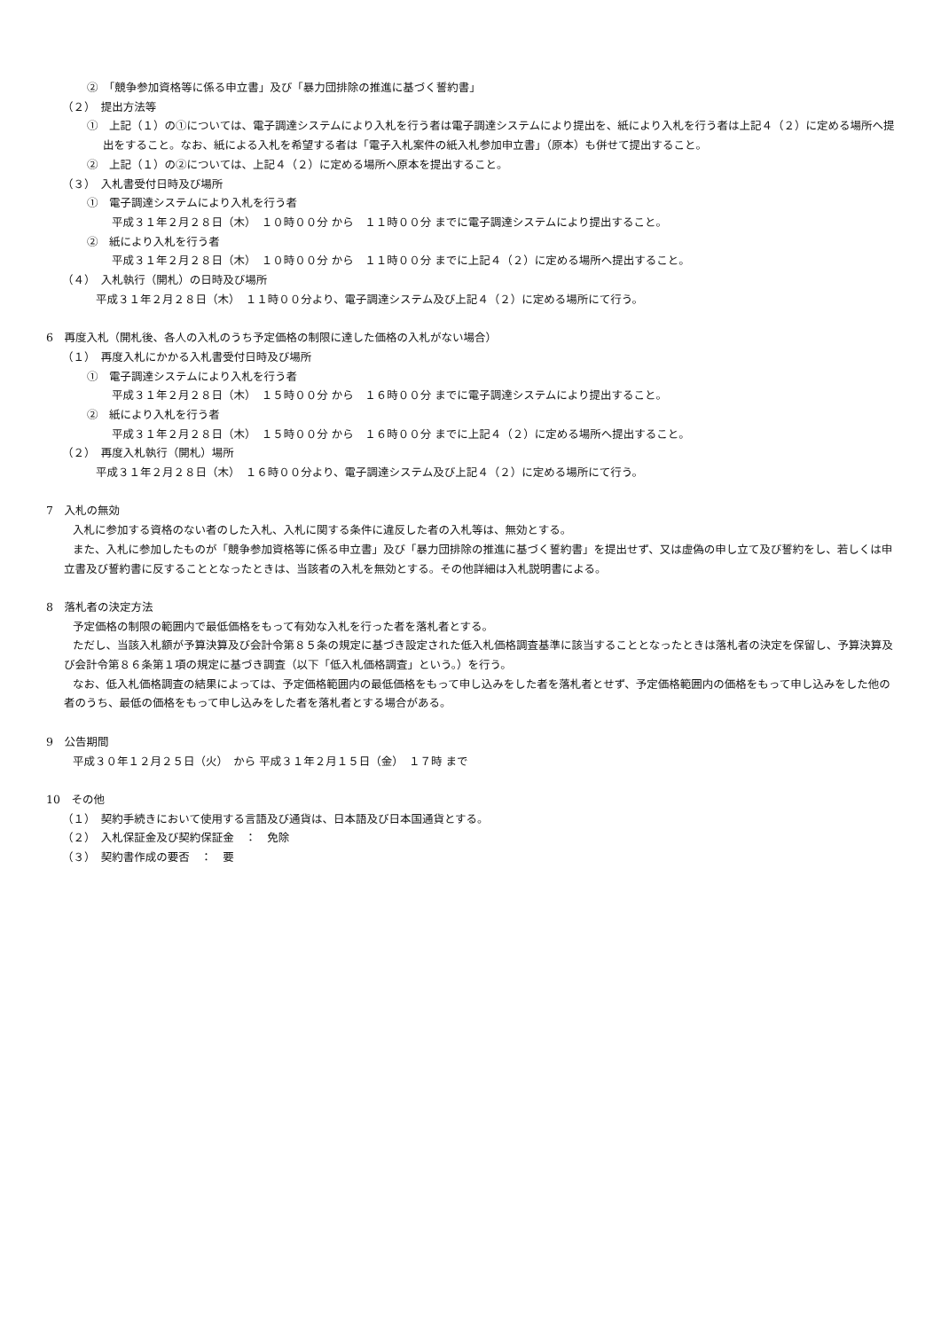②　「競争参加資格等に係る申立書」及び「暴力団排除の推進に基づく誓約書」
（２）　提出方法等
①　上記（１）の①については、電子調達システムにより入札を行う者は電子調達システムにより提出を、紙により入札を行う者は上記４（２）に定める場所へ提出をすること。なお、紙による入札を希望する者は「電子入札案件の紙入札参加申立書」（原本）も併せて提出すること。
②　上記（１）の②については、上記４（２）に定める場所へ原本を提出すること。
（３）　入札書受付日時及び場所
①　電子調達システムにより入札を行う者
平成３１年２月２８日（木）　１０時００分 から　１１時００分 までに電子調達システムにより提出すること。
②　紙により入札を行う者
平成３１年２月２８日（木）　１０時００分 から　１１時００分 までに上記４（２）に定める場所へ提出すること。
（４）　入札執行（開札）の日時及び場所
平成３１年２月２８日（木）　１１時００分より、電子調達システム及び上記４（２）に定める場所にて行う。
6　再度入札（開札後、各人の入札のうち予定価格の制限に達した価格の入札がない場合）
（１）　再度入札にかかる入札書受付日時及び場所
①　電子調達システムにより入札を行う者
平成３１年２月２８日（木）　１５時００分 から　１６時００分 までに電子調達システムにより提出すること。
②　紙により入札を行う者
平成３１年２月２８日（木）　１５時００分 から　１６時００分 までに上記４（２）に定める場所へ提出すること。
（２）　再度入札執行（開札）場所
平成３１年２月２８日（木）　１６時００分より、電子調達システム及び上記４（２）に定める場所にて行う。
7　入札の無効
入札に参加する資格のない者のした入札、入札に関する条件に違反した者の入札等は、無効とする。
また、入札に参加したものが「競争参加資格等に係る申立書」及び「暴力団排除の推進に基づく誓約書」を提出せず、又は虚偽の申し立て及び誓約をし、若しくは申立書及び誓約書に反することとなったときは、当該者の入札を無効とする。その他詳細は入札説明書による。
8　落札者の決定方法
予定価格の制限の範囲内で最低価格をもって有効な入札を行った者を落札者とする。
ただし、当該入札額が予算決算及び会計令第８５条の規定に基づき設定された低入札価格調査基準に該当することとなったときは落札者の決定を保留し、予算決算及び会計令第８６条第１項の規定に基づき調査（以下「低入札価格調査」という。）を行う。
なお、低入札価格調査の結果によっては、予定価格範囲内の最低価格をもって申し込みをした者を落札者とせず、予定価格範囲内の価格をもって申し込みをした他の者のうち、最低の価格をもって申し込みをした者を落札者とする場合がある。
9　公告期間
平成３０年１２月２５日（火）　から 平成３１年２月１５日（金）　１７時 まで
10　その他
（１）　契約手続きにおいて使用する言語及び通貨は、日本語及び日本国通貨とする。
（２）　入札保証金及び契約保証金　：　免除
（３）　契約書作成の要否　：　要